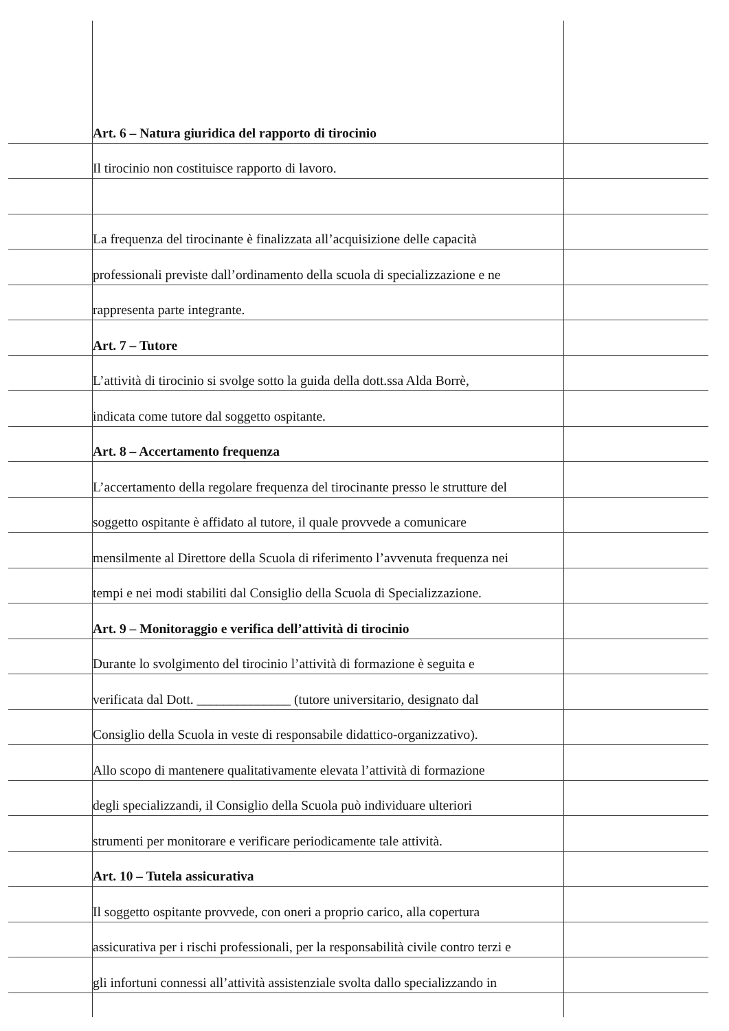Art. 6 – Natura giuridica del rapporto di tirocinio
Il tirocinio non costituisce rapporto di lavoro.
La frequenza del tirocinante è finalizzata all’acquisizione delle capacità
professionali previste dall’ordinamento della scuola di specializzazione e ne
rappresenta parte integrante.
Art. 7 – Tutore
L’attività di tirocinio si svolge sotto la guida della dott.ssa Alda Borrè,
indicata come tutore dal soggetto ospitante.
Art. 8 – Accertamento frequenza
L’accertamento della regolare frequenza del tirocinante presso le strutture del
soggetto ospitante è affidato al tutore, il quale provvede a comunicare
mensilmente al Direttore della Scuola di riferimento l’avvenuta frequenza nei
tempi e nei modi stabiliti dal Consiglio della Scuola di Specializzazione.
Art. 9 – Monitoraggio e verifica dell’attività di tirocinio
Durante lo svolgimento del tirocinio l’attività di formazione è seguita e
verificata dal Dott. ______________ (tutore universitario, designato dal
Consiglio della Scuola in veste di responsabile didattico-organizzativo).
Allo scopo di mantenere qualitativamente elevata l’attività di formazione
degli specializzandi, il Consiglio della Scuola può individuare ulteriori
strumenti per monitorare e verificare periodicamente tale attività.
Art. 10 – Tutela assicurativa
Il soggetto ospitante provvede, con oneri a proprio carico, alla copertura
assicurativa per i rischi professionali, per la responsabilità civile contro terzi e
gli infortuni connessi all’attività assistenziale svolta dallo specializzando in